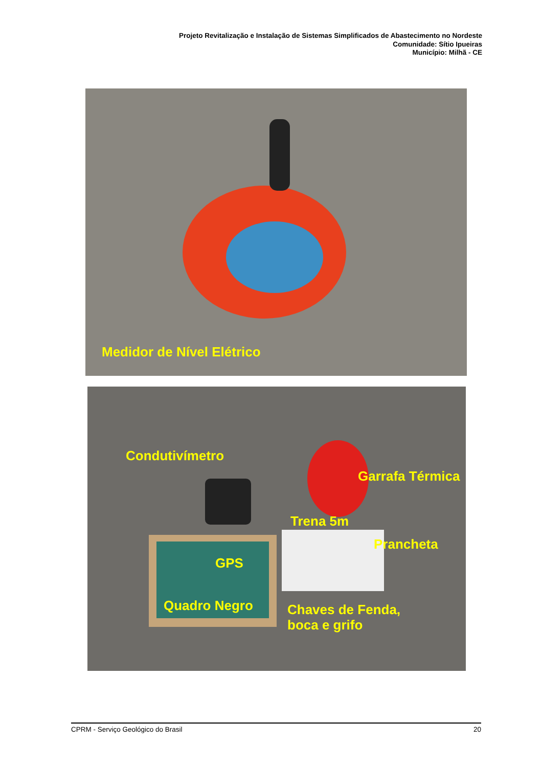Projeto Revitalização e Instalação de Sistemas Simplificados de Abastecimento no Nordeste
Comunidade: Sítio Ipueiras
Município: Milhã - CE
Medidor de Nível Elétrico
Condutivímetro
Garrafa Térmica
Trena 5m
Prancheta
GPS
Quadro Negro
Chaves de Fenda,
boca e grifo
CPRM - Serviço Geológico do Brasil 20